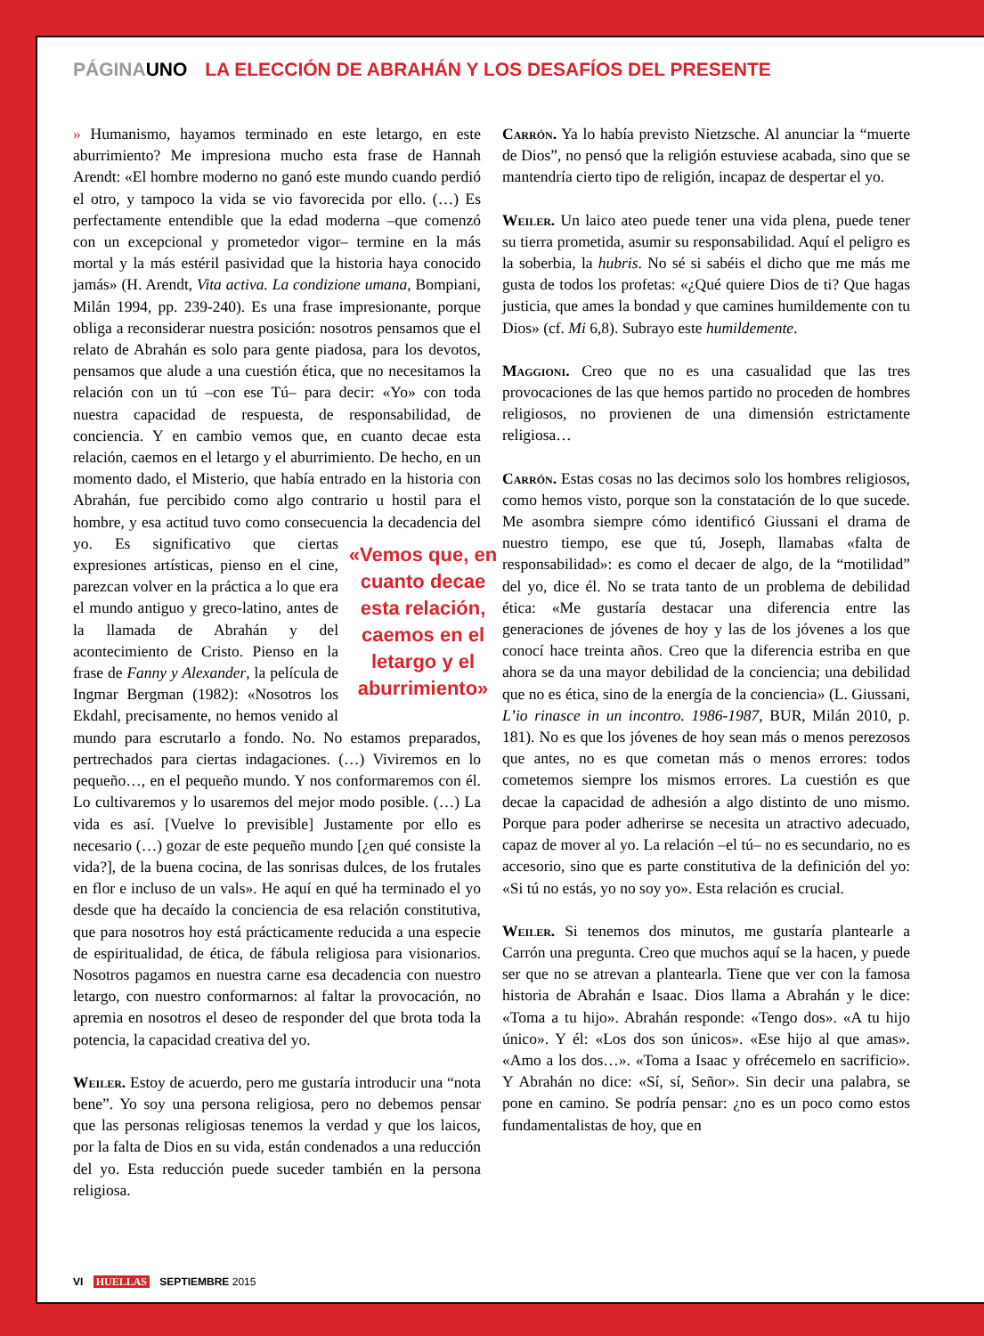PÁGINAUNO LA ELECCIÓN DE ABRAHÁN Y LOS DESAFÍOS DEL PRESENTE
» Humanismo, hayamos terminado en este letargo, en este aburrimiento? Me impresiona mucho esta frase de Hannah Arendt: «El hombre moderno no ganó este mundo cuando perdió el otro, y tampoco la vida se vio favorecida por ello. (…) Es perfectamente entendible que la edad moderna –que comenzó con un excepcional y prometedor vigor– termine en la más mortal y la más estéril pasividad que la historia haya conocido jamás» (H. Arendt, Vita activa. La condizione umana, Bompiani, Milán 1994, pp. 239-240). Es una frase impresionante, porque obliga a reconsiderar nuestra posición: nosotros pensamos que el relato de Abrahán es solo para gente piadosa, para los devotos, pensamos que alude a una cuestión ética, que no necesitamos la relación con un tú –con ese Tú– para decir: «Yo» con toda nuestra capacidad de respuesta, de responsabilidad, de conciencia. Y en cambio vemos que, en cuanto decae esta relación, caemos en el letargo y el aburrimiento. De hecho, en un momento dado, el Misterio, que había entrado en la historia con Abrahán, fue percibido como algo contrario u hostil para el hombre, y esa actitud tuvo como consecuencia la decadencia del yo. Es significativo «Vemos que, en cuanto decae esta relación, caemos en el letargo y el aburrimiento» que ciertas expresiones artísticas, pienso en el cine, parezcan volver en la práctica a lo que era el mundo antiguo y greco-latino, antes de la llamada de Abrahán y del acontecimiento de Cristo. Pienso en la frase de Fanny y Alexander, la película de Ingmar Bergman (1982): «Nosotros los Ekdahl, precisamente, no hemos venido al mundo para escrutarlo a fondo. No. No estamos preparados, pertrechados para ciertas indagaciones. (…) Viviremos en lo pequeño…, en el pequeño mundo. Y nos conformaremos con él. Lo cultivaremos y lo usaremos del mejor modo posible. (…) La vida es así. [Vuelve lo previsible] Justamente por ello es necesario (…) gozar de este pequeño mundo [¿en qué consiste la vida?], de la buena cocina, de las sonrisas dulces, de los frutales en flor e incluso de un vals». He aquí en qué ha terminado el yo desde que ha decaído la conciencia de esa relación constitutiva, que para nosotros hoy está prácticamente reducida a una especie de espiritualidad, de ética, de fábula religiosa para visionarios. Nosotros pagamos en nuestra carne esa decadencia con nuestro letargo, con nuestro conformarnos: al faltar la provocación, no apremia en nosotros el deseo de responder del que brota toda la potencia, la capacidad creativa del yo.
Weiler. Estoy de acuerdo, pero me gustaría introducir una “nota bene”. Yo soy una persona religiosa, pero no debemos pensar que las personas religiosas tenemos la verdad y que los laicos, por la falta de Dios en su vida, están condenados a una reducción del yo. Esta reducción puede suceder también en la persona religiosa.
Carrón. Ya lo había previsto Nietzsche. Al anunciar la “muerte de Dios”, no pensó que la religión estuviese acabada, sino que se mantendría cierto tipo de religión, incapaz de despertar el yo.
Weiler. Un laico ateo puede tener una vida plena, puede tener su tierra prometida, asumir su responsabilidad. Aquí el peligro es la soberbia, la hubris. No sé si sabéis el dicho que me más me gusta de todos los profetas: «¿Qué quiere Dios de ti? Que hagas justicia, que ames la bondad y que camines humildemente con tu Dios» (cf. Mi 6,8). Subrayo este humildemente.
Maggioni. Creo que no es una casualidad que las tres provocaciones de las que hemos partido no proceden de hombres religiosos, no provienen de una dimensión estrictamente religiosa…
Carrón. Estas cosas no las decimos solo los hombres religiosos, como hemos visto, porque son la constatación de lo que sucede. Me asombra siempre cómo identificó Giussani el drama de nuestro tiempo, ese que tú, Joseph, llamabas «falta de responsabilidad»: es como el decaer de algo, de la “motilidad” del yo, dice él. No se trata tanto de un problema de debilidad ética: «Me gustaría destacar una diferencia entre las generaciones de jóvenes de hoy y las de los jóvenes a los que conocí hace treinta años. Creo que la diferencia estriba en que ahora se da una mayor debilidad de la conciencia; una debilidad que no es ética, sino de la energía de la conciencia» (L. Giussani, L’io rinasce in un incontro. 1986-1987, BUR, Milán 2010, p. 181). No es que los jóvenes de hoy sean más o menos perezosos que antes, no es que cometan más o menos errores: todos cometemos siempre los mismos errores. La cuestión es que decae la capacidad de adhesión a algo distinto de uno mismo. Porque para poder adherirse se necesita un atractivo adecuado, capaz de mover al yo. La relación –el tú– no es secundario, no es accesorio, sino que es parte constitutiva de la definición del yo: «Si tú no estás, yo no soy yo». Esta relación es crucial.
Weiler. Si tenemos dos minutos, me gustaría plantearle a Carrón una pregunta. Creo que muchos aquí se la hacen, y puede ser que no se atrevan a plantearla. Tiene que ver con la famosa historia de Abrahán e Isaac. Dios llama a Abrahán y le dice: «Toma a tu hijo». Abrahán responde: «Tengo dos». «A tu hijo único». Y él: «Los dos son únicos». «Ese hijo al que amas». «Amo a los dos…». «Toma a Isaac y ofrécemelo en sacrificio». Y Abrahán no dice: «Sí, sí, Señor». Sin decir una palabra, se pone en camino. Se podría pensar: ¿no es un poco como estos fundamentalistas de hoy, que en
VI HUELLAS SEPTIEMBRE 2015